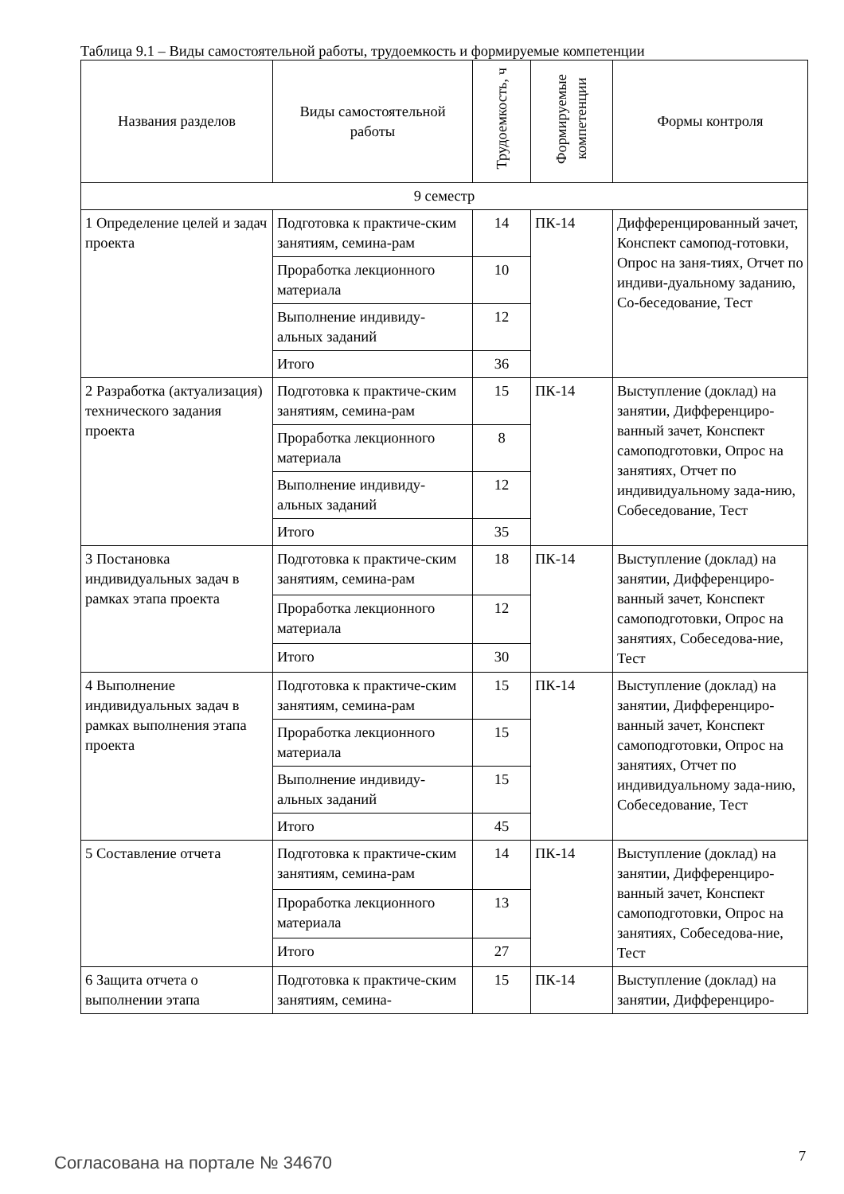Таблица 9.1 – Виды самостоятельной работы, трудоемкость и формируемые компетенции
| Названия разделов | Виды самостоятельной работы | Трудоемкость, ч | Формируемые компетенции | Формы контроля |
| --- | --- | --- | --- | --- |
| 9 семестр | | | | |
| 1 Определение целей и задач проекта | Подготовка к практиче-ским занятиям, семина-рам | 14 | ПК-14 | Дифференцированный зачет, Конспект самопод-готовки, Опрос на заня-тиях, Отчет по индиви-дуальному заданию, Со-беседование, Тест |
| | Проработка лекционного материала | 10 | | |
| | Выполнение индивиду-альных заданий | 12 | | |
| | Итого | 36 | | |
| 2 Разработка (актуализация) технического задания проекта | Подготовка к практиче-ским занятиям, семина-рам | 15 | ПК-14 | Выступление (доклад) на занятии, Дифференциро-ванный зачет, Конспект самоподготовки, Опрос на занятиях, Отчет по индивидуальному зада-нию, Собеседование, Тест |
| | Проработка лекционного материала | 8 | | |
| | Выполнение индивиду-альных заданий | 12 | | |
| | Итого | 35 | | |
| 3 Постановка индивидуальных задач в рамках этапа проекта | Подготовка к практиче-ским занятиям, семина-рам | 18 | ПК-14 | Выступление (доклад) на занятии, Дифференциро-ванный зачет, Конспект самоподготовки, Опрос на занятиях, Собеседова-ние, Тест |
| | Проработка лекционного материала | 12 | | |
| | Итого | 30 | | |
| 4 Выполнение индивидуальных задач в рамках выполнения этапа проекта | Подготовка к практиче-ским занятиям, семина-рам | 15 | ПК-14 | Выступление (доклад) на занятии, Дифференциро-ванный зачет, Конспект самоподготовки, Опрос на занятиях, Отчет по индивидуальному зада-нию, Собеседование, Тест |
| | Проработка лекционного материала | 15 | | |
| | Выполнение индивиду-альных заданий | 15 | | |
| | Итого | 45 | | |
| 5 Составление отчета | Подготовка к практиче-ским занятиям, семина-рам | 14 | ПК-14 | Выступление (доклад) на занятии, Дифференциро-ванный зачет, Конспект самоподготовки, Опрос на занятиях, Собеседова-ние, Тест |
| | Проработка лекционного материала | 13 | | |
| | Итого | 27 | | |
| 6 Защита отчета о выполнении этапа | Подготовка к практиче-ским занятиям, семина- | 15 | ПК-14 | Выступление (доклад) на занятии, Дифференциро- |
Согласована на портале № 34670 7